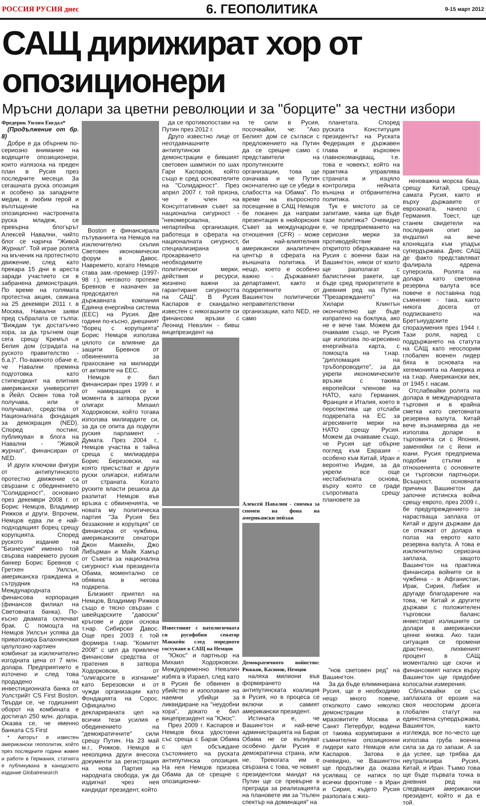РОССИЯ РУСИЯ днес
6. ГЕОПОЛИТИКА
9-15 март 2012
САЩ дирижират хор от опозиционери
Мръсни долари за цветни революции и за "борците" за честни избори
Фредерик Уилям Енгдал*
(Продължение от бр. 8)
Добре е да обърнем по-сериозно внимание на водещите опозиционери, които излязоха на преден план в Русия през последните месеци. За сегашната руска опозиция и особено за западните медии, в любим герой и въплъщение на опозиционно настроената руска младеж, се превърна блогърът Алексей Навални, чийто блог се нарича "Живой Журнал". Той играе ролята на мъченик на протестното движение, след като прекара 15 дни в ареста заради участието си в забранена демонстрация. По време на голямата протестна акция, свикана на 25 декември 2011 г. в Москва, Навални заяви пред събралата се тълпа: "Виждам тук достатъчно хора, за да тръгнем още сега срещу Кремъл и Белия дом (сградата на руското правителство - б.а.)". По-важното обаче е, че Навални премина подготовка като стипендиант на елитния американски университет в Йейл. Освен това той получава, или е получавал, средства от Националната фондация за демокрация (NED). Според постинг, публикуван в блога на Навални - "Живой журнал", финансиран от NED.
И други ключови фигури от антипутинското протестно движение са свързани с обединението "Солидарност", основано през декември 2008 г. от Борис Немцов, Владимир Рижков и други. Впрочем, Немцов едва ли е най-подходящият борец срещу корупцията. Според руското издание на "Бизнесуик" именно той свързва навремето руския банкер Борис Бревнов с Гретхен Уилсън, американска гражданка и сътрудник на Международната финансова корпорация (финансов филиал на Световната банка). По-късно двамата сключват брак. С помощта на Немцов Уилсън успява да приватизира Балахнинския целулозно-хартиен комбинат за изключително изгодната цена от 7 млн. долара. Предприятието е източено и след това продадено на инвестиционната банка от Уолстрийт CS First Boston. Твърди се, че годишният оборот на комбината е достигал 250 млн. долара. Оказва се, че именно банката CS First
* Авторът е известен американски геополитик, който през последните години живее и работи в Германия, статията е публикувана в канадското издание Globalresearch
Boston е финансирала пътуванията на Немцов на изключително скъпия Световен икономически форум в Давос. Навремето, когато Немцов става зам.-премиер (1997-98 г.), неговото протеже Бревнов е назначен за председател на държавната компания Единна енергийна система (ЕЕС) на Русия. Две години по-късно, днешният "борец с корупцията" Борис Немцов използва цялото си влияние да защити Бревнов от обвиненията за прахосване на милиарди от активите на ЕЕС.
Немцов е бил финансиран през 1999 г. и от намиращия се в момента в затвора руски олигарх Михаил Ходорковски, който тогава използва милиардите си, за да се опита да подкупи руския парламент - Думата. През 2004 г., Немцов участва в тайна среща с милиардера Борис Березовски, на която присъстват и други руски олигарси, избягали от страната. Когато руските власти решиха да разпитат Немцов във връзка с обвиненията, че новата му политическа партия "За Русия без беззаконие и корупция" се финансира от чужбина, американските сенатори Джон Маккейн, Джо Либърман и Майк Хамър от Съвета за национална сигурност към президента Обама, моментално се обявиха в негова подкрепа.
Близкият приятел на Немцов, Владимир Рижков също е тясно свързан с швейцарските "давоски" кръгове и дори основа т.нар. Сибирски Давос. Още през 2003 г. той формира т.нар. "Комитет 2008" с цел да привлече финансови средства от пратения в затвора Ходорковски, от "олигарсите в изгнание" като Березовски и от чужди организации като Фондацията на Сорос. Официално декларираната цел на всички тези усилия е обединението на "демократичните" сили срещу Путин. На 23 май м.г., Рижков, Немцов и неколцина други внесоха документи за регистрация на нова Партия на народната свобода, уж да издигнат чрез нея кандидат президент, който
да се противопостави на Путин през 2012 г.
Друго известно лице от неотдавнашните антипутински демонстрации е бившият световен шампион по шах Гари Каспаров, който също е сред основателите на "Солидарност". През април 2007 г. той призна, че е член на Консултативния съвет за национална сигурност - "некомерсиална, непартийна организация, работеща в сферата на националната сигурност, специализирана в прокарването на необходимите политически мерки, действия и ресурси, жизнено важни за гарантиране сигурността на САЩ". В Русия Каспаров е скандално известен с някогашните си финансови връзки с Леонид Невзлин - бивш вицепрезидент на
Известният с патологичната си русофобия сенатор Маккейн след поредното гостуване в САЩ на Немцов
"Юкос" и партньор на Михаил Ходорковски. Междувременно Невзлин избяга в Израел, след като в Русия бе обвинен в убийство и използване на наемни убийци за ликвидиране на "неудобни хора", докато е бил вицепрезидент на "Юкос".
През 2009 г. Каспаров и Немцов бяха удостоени със среща с Барак Обама с цел обсъждане състоянието на руската антипутинска опозиция. На нея Немцов призова Обама да се срещне с опозиционни-
те сили в Русия, посочвайки, че: "Ако Белият дом се съгласи с предложението на Путин да се срещне само с представители на пропутинските организации, това ще означава и че Путин окончателно ще се убеди в слабостта на Обама". По време на въпросното посещение в САЩ Немцов бе поканен да направи презентация в нюйоркския Съвет за международни отношения (CFR) - може би най-влиятелния американски аналитичен център в сферата на външната политика. И нещо, което е особено важно - Държавният департамент, както и подкрепяните от Вашингтон политически неправителствени организации, като NED, не само
Алексей Навални - снимка за спомен на фона на американски пейзаж
Демократичното войнство: Рижков, Касянов, Немцов
наляха милиони във формирането на антипутинската коалиция в Русия, но в процеса се включи и самият американски президент.
Истината е, че Вашингтон и най-вече администрацията на Барак Обама не се вълнуват особено дали Русия е демократична страна, или не. Тревогата им е свързана с това, че новият президентски мандат на Путин ще се превърне в преграда за реализацията на плановете им за "пълен спектър на доминация" на
планетата. Според руската Конституция президентът на Руската Федерация е държавен глава и върховен главнокомандващ, т.е. това е човекът, който на практика управлява страната и изцяло контролира нейната външна и отбранителна политика.
Тук е мястото за се запитаме, каква ще бъде тази политика? Очевидно е, че предприемането на сериозни мерки за противодействие на откритото обкръжаване на Русия с военни бази на Вашингтон, някои от които ще разполагат с балистични ракети, ще бъде сред приоритетите в дневния ред на Путин. "Презареждането" на Хилари Клинтън окончателно ще бъде изпратено на боклука, ако не е вече там. Можем да очакваме също, че Русия ще използва по-агресивно енергийната карта, с помощта на т.нар. "дипломация на тръбопроводите", за да укрепи икономическите връзки с такива европейски членове на НАТО, като Германия, Франция и Италия, което в перспектива ще отслаби подкрепата на ЕС за агресивните мерки на НАТО срещу Русия. Можем да очакваме също, че Русия ще обърне поглед към Евразия - особено към Китай, Иран и вероятно Индия, за да укрепи все още нестабилната основа, върху която се гради съпротивата срещу плановете за
"нов световен ред" на Вашингтон.
За да бъде елиминирана Русия, ще е необходимо нещо много повече, отколкото само няколко демонстрации в мразовитите Москва и Санкт Петербург, водени от такива корумпирани и съмнителни опозиционни лидери като Немцов или Каспаров. Затова е очевидно, че Вашингтон ще продължи да оказва усилващ се натиск по всички фронтове - в Иран и Сирия, където Русия разполага с жиз-
неноважна морска база, срещу Китай, срещу самата Русия, както и върху държавите от еврозоната, начело с Германия. Тоест, ще станем свидетели на последния опит за ендшпил на вече клонящата към упадък супердържава. Днес САЩ де факто представляват фалирала ядрена суперсила. Ролята на долара като световна резервна валута все повече е поставяна под съмнение - така, както никога досега от подписването на Бретънуудските споразумения през 1944 г. Тази роля, наред с поддържането на статута на САЩ като неоспорим глобален военен лидер бяха в основата на хегемонията на Америка и на т.нар. Американски век, от 1945 г. насам.
Отслабвайки ролята на долара в международната търговия и в крайна сметка като световната резервна валута, Китай вече възнамерява да не използва долари в търговията си с Япония, заменяйки ги с йени и юани. Русия предприема подобни стъпки в отношенията с основните си търговски партньори. Всъщност, основната причина Вашингтон да започне истинска война срещу еврото, през 2009 г., бе предупреждението за нарастваща заплаха от Китай и други държави да се откажат от долара в полза на еврото като резервна валута. А това е изключително сериозна заплаха, защото Вашингтон на практика финансира войните си в чужбина - в Афганистан, Ирак, Сирия, Либия и другаде благодарение на това, че Китай и другите държави с положителен търговски баланс инвестират излишните си долари в американски ценни книжа. Ако тази ситуация се промени драстично, лихвеният процент в САЩ моментално ще скочи и финансовият натиск върху Вашингтон ще придобие колосални измерения.
Сблъсквайки се със заплахата от ерозия на своя неоспорим досега глобален статут на единствена супердържава, Вашингтон, както изглежда, все по-често ще използва груба военна сила за да го запази. А за да успее, ще трябва да неутрализира Русия, Китай, и Иран. Тъкмо това ще бъде първата точка в дневния ред на следващия американски президент, който и да е той.